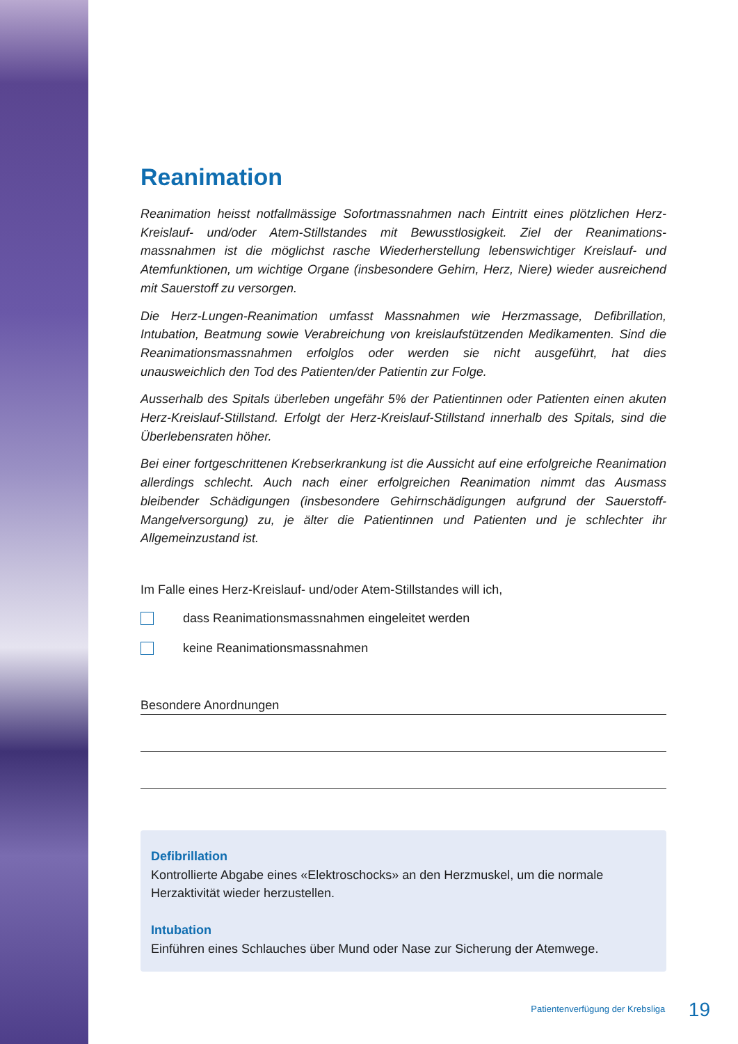Reanimation
Reanimation heisst notfallmässige Sofortmassnahmen nach Eintritt eines plötzlichen Herz-Kreislauf- und/oder Atem-Stillstandes mit Bewusstlosigkeit. Ziel der Reanimations­massnahmen ist die möglichst rasche Wiederherstellung lebenswichtiger Kreislauf- und Atemfunktionen, um wichtige Organe (insbesondere Gehirn, Herz, Niere) wieder ausreichend mit Sauerstoff zu versorgen.
Die Herz-Lungen-Reanimation umfasst Massnahmen wie Herzmassage, Defibrillation, Intubation, Beatmung sowie Verabreichung von kreislaufstützenden Medikamenten. Sind die Reanimationsmassnahmen erfolglos oder werden sie nicht ausgeführt, hat dies unausweichlich den Tod des Patienten/der Patientin zur Folge.
Ausserhalb des Spitals überleben ungefähr 5% der Patientinnen oder Patienten einen akuten Herz-Kreislauf-Stillstand. Erfolgt der Herz-Kreislauf-Stillstand innerhalb des Spitals, sind die Überlebensraten höher.
Bei einer fortgeschrittenen Krebserkrankung ist die Aussicht auf eine erfolgreiche Reanimation allerdings schlecht. Auch nach einer erfolgreichen Reanimation nimmt das Ausmass bleibender Schädigungen (insbesondere Gehirnschädigungen aufgrund der Sauerstoff-Mangelversorgung) zu, je älter die Patientinnen und Patienten und je schlechter ihr Allgemeinzustand ist.
Im Falle eines Herz-Kreislauf- und/oder Atem-Stillstandes will ich,
dass Reanimationsmassnahmen eingeleitet werden
keine Reanimationsmassnahmen
Besondere Anordnungen
Defibrillation
Kontrollierte Abgabe eines «Elektroschocks» an den Herzmuskel, um die normale Herzaktivität wieder herzustellen.
Intubation
Einführen eines Schlauches über Mund oder Nase zur Sicherung der Atemwege.
Patientenverfügung der Krebsliga 19